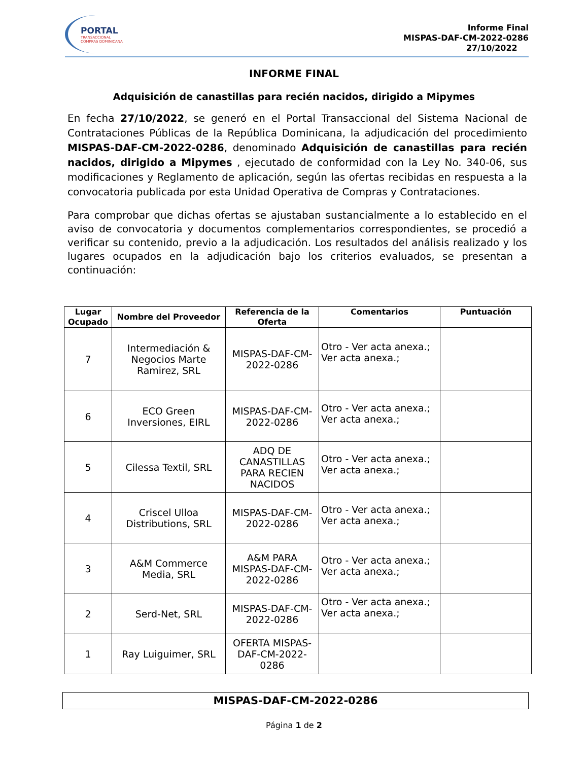PORTAL
TRANSACCIONAL
COMPRAS DOMINICANA
Informe Final
MISPAS-DAF-CM-2022-0286
27/10/2022
INFORME FINAL
Adquisición de canastillas para recién nacidos, dirigido a Mipymes
En fecha 27/10/2022, se generó en el Portal Transaccional del Sistema Nacional de Contrataciones Públicas de la República Dominicana, la adjudicación del procedimiento MISPAS-DAF-CM-2022-0286, denominado Adquisición de canastillas para recién nacidos, dirigido a Mipymes , ejecutado de conformidad con la Ley No. 340-06, sus modificaciones y Reglamento de aplicación, según las ofertas recibidas en respuesta a la convocatoria publicada por esta Unidad Operativa de Compras y Contrataciones.
Para comprobar que dichas ofertas se ajustaban sustancialmente a lo establecido en el aviso de convocatoria y documentos complementarios correspondientes, se procedió a verificar su contenido, previo a la adjudicación. Los resultados del análisis realizado y los lugares ocupados en la adjudicación bajo los criterios evaluados, se presentan a continuación:
| Lugar Ocupado | Nombre del Proveedor | Referencia de la Oferta | Comentarios | Puntuación |
| --- | --- | --- | --- | --- |
| 7 | Intermediación & Negocios Marte Ramirez, SRL | MISPAS-DAF-CM-2022-0286 | Otro - Ver acta anexa.; Ver acta anexa.; | |
| 6 | ECO Green Inversiones, EIRL | MISPAS-DAF-CM-2022-0286 | Otro - Ver acta anexa.; Ver acta anexa.; | |
| 5 | Cilessa Textil, SRL | ADQ DE CANASTILLAS PARA RECIEN NACIDOS | Otro - Ver acta anexa.; Ver acta anexa.; | |
| 4 | Criscel Ulloa Distributions, SRL | MISPAS-DAF-CM-2022-0286 | Otro - Ver acta anexa.; Ver acta anexa.; | |
| 3 | A&M Commerce Media, SRL | A&M PARA MISPAS-DAF-CM-2022-0286 | Otro - Ver acta anexa.; Ver acta anexa.; | |
| 2 | Serd-Net, SRL | MISPAS-DAF-CM-2022-0286 | Otro - Ver acta anexa.; Ver acta anexa.; | |
| 1 | Ray Luiguimer, SRL | OFERTA MISPAS-DAF-CM-2022-0286 | | |
MISPAS-DAF-CM-2022-0286
Página 1 de 2